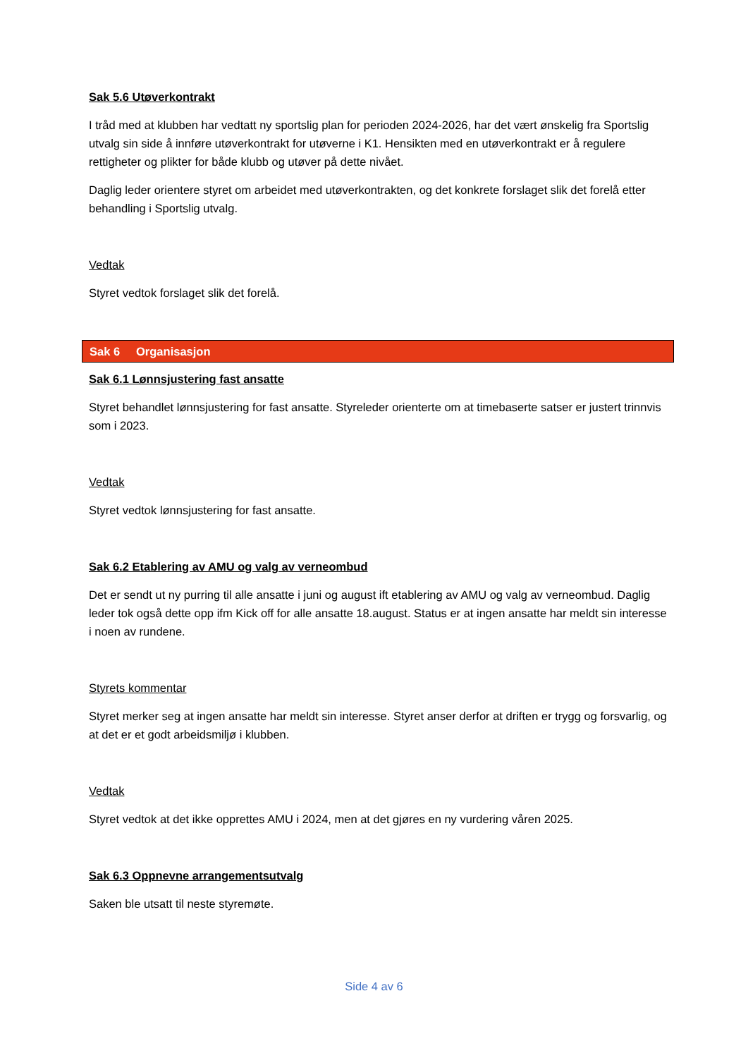Sak 5.6 Utøverkontrakt
I tråd med at klubben har vedtatt ny sportslig plan for perioden 2024-2026, har det vært ønskelig fra Sportslig utvalg sin side å innføre utøverkontrakt for utøverne i K1. Hensikten med en utøverkontrakt er å regulere rettigheter og plikter for både klubb og utøver på dette nivået.
Daglig leder orientere styret om arbeidet med utøverkontrakten, og det konkrete forslaget slik det forelå etter behandling i Sportslig utvalg.
Vedtak
Styret vedtok forslaget slik det forelå.
Sak 6 Organisasjon
Sak 6.1 Lønnsjustering fast ansatte
Styret behandlet lønnsjustering for fast ansatte. Styreleder orienterte om at timebaserte satser er justert trinnvis som i 2023.
Vedtak
Styret vedtok lønnsjustering for fast ansatte.
Sak 6.2 Etablering av AMU og valg av verneombud
Det er sendt ut ny purring til alle ansatte i juni og august ift etablering av AMU og valg av verneombud. Daglig leder tok også dette opp ifm Kick off for alle ansatte 18.august. Status er at ingen ansatte har meldt sin interesse i noen av rundene.
Styrets kommentar
Styret merker seg at ingen ansatte har meldt sin interesse. Styret anser derfor at driften er trygg og forsvarlig, og at det er et godt arbeidsmiljø i klubben.
Vedtak
Styret vedtok at det ikke opprettes AMU i 2024, men at det gjøres en ny vurdering våren 2025.
Sak 6.3 Oppnevne arrangementsutvalg
Saken ble utsatt til neste styremøte.
Side 4 av 6